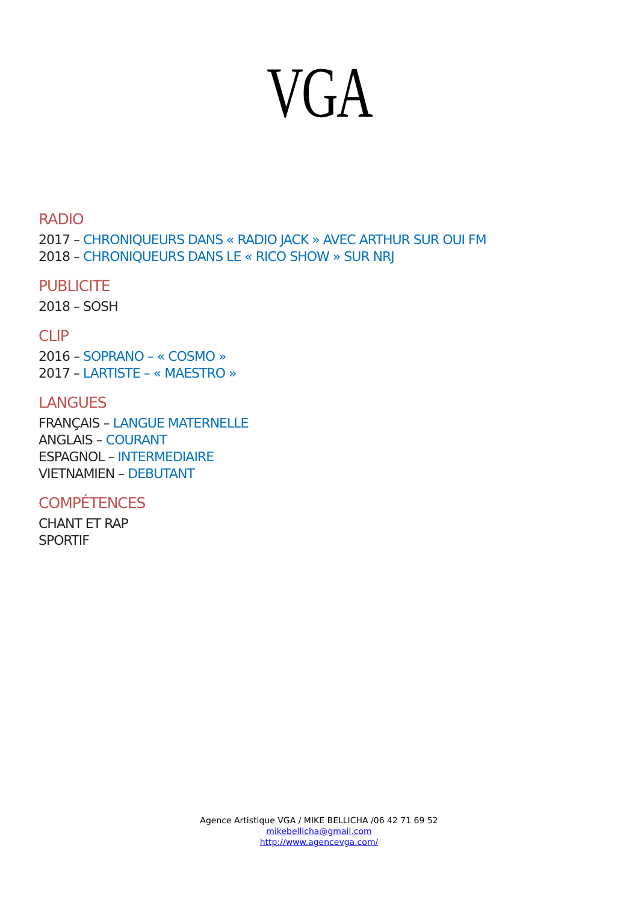VGA
RADIO
2017 – CHRONIQUEURS DANS « RADIO JACK » AVEC ARTHUR SUR OUI FM
2018 – CHRONIQUEURS DANS LE « RICO SHOW » SUR NRJ
PUBLICITE
2018 – SOSH
CLIP
2016 – SOPRANO – « COSMO »
2017 – LARTISTE – « MAESTRO »
LANGUES
FRANÇAIS – LANGUE MATERNELLE
ANGLAIS – COURANT
ESPAGNOL – INTERMEDIAIRE
VIETNAMIEN – DEBUTANT
COMPÉTENCES
CHANT ET RAP
SPORTIF
Agence Artistique VGA / MIKE BELLICHA /06 42 71 69 52
mikebellicha@gmail.com
http://www.agencevga.com/